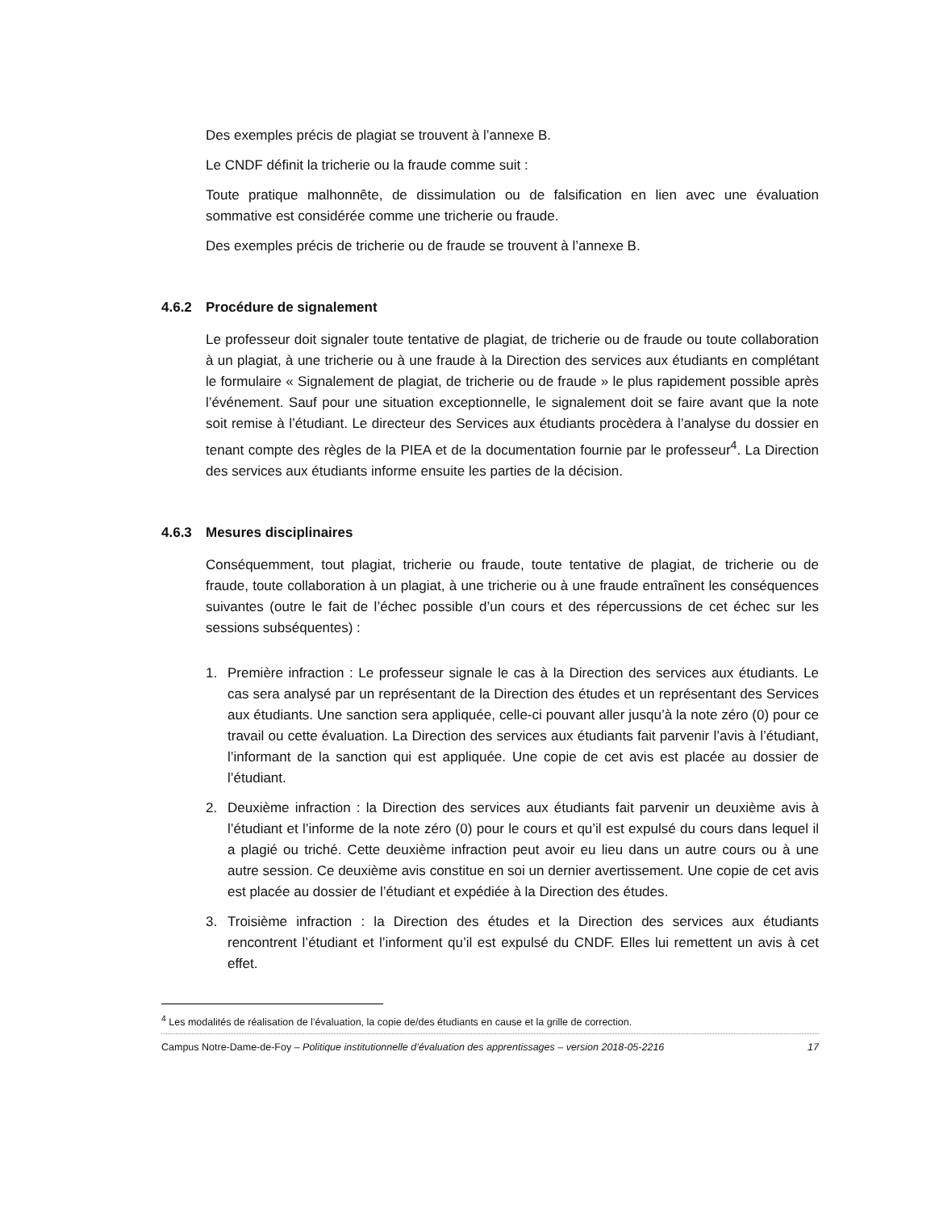Des exemples précis de plagiat se trouvent à l’annexe B.
Le CNDF définit la tricherie ou la fraude comme suit :
Toute pratique malhonnête, de dissimulation ou de falsification en lien avec une évaluation sommative est considérée comme une tricherie ou fraude.
Des exemples précis de tricherie ou de fraude se trouvent à l’annexe B.
4.6.2 Procédure de signalement
Le professeur doit signaler toute tentative de plagiat, de tricherie ou de fraude ou toute collaboration à un plagiat, à une tricherie ou à une fraude à la Direction des services aux étudiants en complétant le formulaire « Signalement de plagiat, de tricherie ou de fraude » le plus rapidement possible après l’événement. Sauf pour une situation exceptionnelle, le signalement doit se faire avant que la note soit remise à l’étudiant. Le directeur des Services aux étudiants procèdera à l’analyse du dossier en tenant compte des règles de la PIEA et de la documentation fournie par le professeur<sup>4</sup>. La Direction des services aux étudiants informe ensuite les parties de la décision.
4.6.3 Mesures disciplinaires
Conséquemment, tout plagiat, tricherie ou fraude, toute tentative de plagiat, de tricherie ou de fraude, toute collaboration à un plagiat, à une tricherie ou à une fraude entraînent les conséquences suivantes (outre le fait de l’échec possible d’un cours et des répercussions de cet échec sur les sessions subséquentes) :
1. Première infraction : Le professeur signale le cas à la Direction des services aux étudiants. Le cas sera analysé par un représentant de la Direction des études et un représentant des Services aux étudiants. Une sanction sera appliquée, celle-ci pouvant aller jusqu’à la note zéro (0) pour ce travail ou cette évaluation. La Direction des services aux étudiants fait parvenir l’avis à l’étudiant, l’informant de la sanction qui est appliquée. Une copie de cet avis est placée au dossier de l’étudiant.
2. Deuxième infraction : la Direction des services aux étudiants fait parvenir un deuxième avis à l’étudiant et l’informe de la note zéro (0) pour le cours et qu’il est expulsé du cours dans lequel il a plagié ou triché. Cette deuxième infraction peut avoir eu lieu dans un autre cours ou à une autre session. Ce deuxième avis constitue en soi un dernier avertissement. Une copie de cet avis est placée au dossier de l’étudiant et expédiée à la Direction des études.
3. Troisième infraction : la Direction des études et la Direction des services aux étudiants rencontrent l’étudiant et l’informent qu’il est expulsé du CNDF. Elles lui remettent un avis à cet effet.
<sup>4</sup> Les modalités de réalisation de l’évaluation, la copie de/des étudiants en cause et la grille de correction.
Campus Notre-Dame-de-Foy – Politique institutionnelle d’évaluation des apprentissages – version 2018-05-2216 17